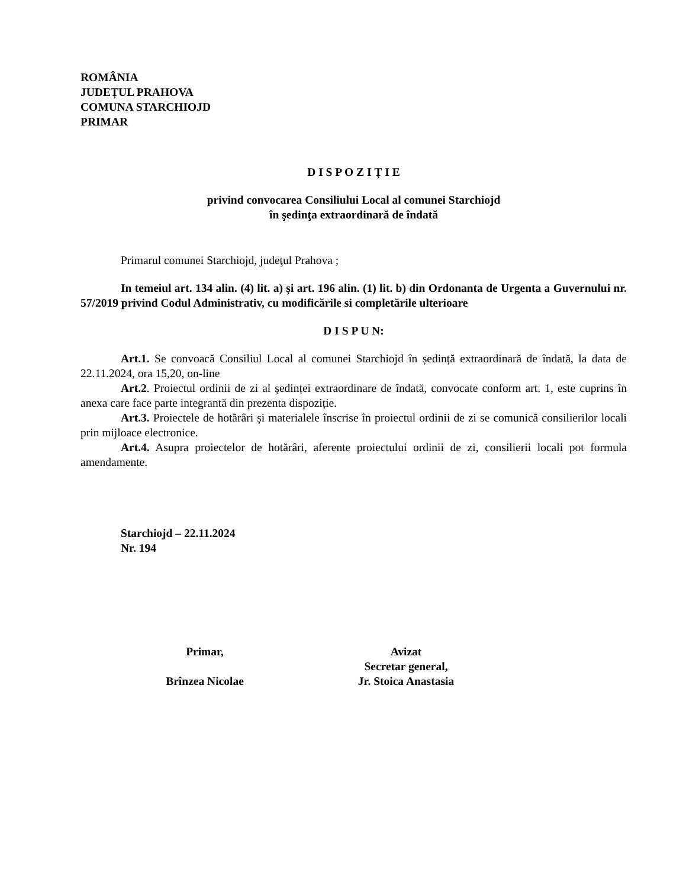ROMÂNIA
JUDEȚUL PRAHOVA
COMUNA STARCHIOJD
PRIMAR
D I S P O Z I Ț I E
privind convocarea Consiliului Local al comunei Starchiojd
în şedinţa extraordinară de îndată
Primarul comunei Starchiojd, judeţul Prahova ;
In temeiul art. 134 alin. (4) lit. a) și art. 196 alin. (1) lit. b) din Ordonanta de Urgenta a Guvernului nr. 57/2019 privind Codul Administrativ, cu modificările si completările ulterioare
D I S P U N:
Art.1. Se convoacă Consiliul Local al comunei Starchiojd în ședință extraordinară de îndată, la data de 22.11.2024, ora 15,20, on-line
Art.2. Proiectul ordinii de zi al ședinței extraordinare de îndată, convocate conform art. 1, este cuprins în anexa care face parte integrantă din prezenta dispoziție.
Art.3. Proiectele de hotărâri și materialele înscrise în proiectul ordinii de zi se comunică consilierilor locali prin mijloace electronice.
Art.4. Asupra proiectelor de hotărâri, aferente proiectului ordinii de zi, consilierii locali pot formula amendamente.
Starchiojd – 22.11.2024
Nr. 194
Primar,
Brînzea Nicolae
Avizat
Secretar general,
Jr. Stoica Anastasia